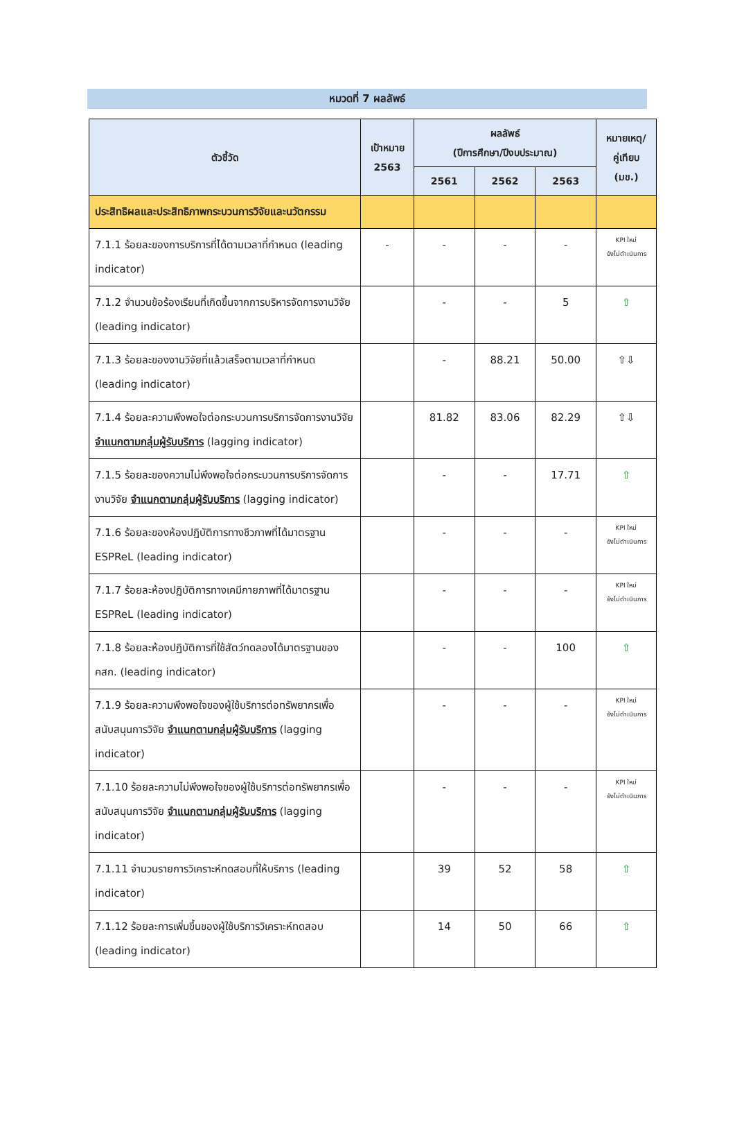หมวดที่ 7 ผลลัพธ์
| ตัวชี้วัด | เป้าหมาย 2563 | ผลลัพธ์ (ปีการศึกษา/ปีงบประมาณ) | | | หมายเหตุ/ คู่เทียบ (มข.) |
| --- | --- | --- | --- | --- | --- |
| | | 2561 | 2562 | 2563 | |
| ประสิทธิผลและประสิทธิภาพกระบวนการวิจัยและนวัตกรรม | | | | | |
| 7.1.1 ร้อยละของการบริการที่ได้ตามเวลาที่กำหนด (leading indicator) | - | - | - | - | KPI ใหม่ ยังไม่ดำเนินการ |
| 7.1.2 จำนวนข้อร้องเรียนที่เกิดขึ้นจากการบริหารจัดการงานวิจัย (leading indicator) | | - | - | 5 | ⇧ |
| 7.1.3 ร้อยละของงานวิจัยที่แล้วเสร็จตามเวลาที่กำหนด (leading indicator) | | - | 88.21 | 50.00 | ⇧⇩ |
| 7.1.4 ร้อยละความพึงพอใจต่อกระบวนการบริการจัดการงานวิจัย จำแนกตามกลุ่มผู้รับบริการ (lagging indicator) | | 81.82 | 83.06 | 82.29 | ⇧⇩ |
| 7.1.5 ร้อยละของความไม่พึงพอใจต่อกระบวนการบริการจัดการงานวิจัย จำแนกตามกลุ่มผู้รับบริการ (lagging indicator) | | - | - | 17.71 | ⇧ |
| 7.1.6 ร้อยละของห้องปฏิบัติการทางชีวภาพที่ได้มาตรฐาน ESPReL (leading indicator) | | - | - | - | KPI ใหม่ ยังไม่ดำเนินการ |
| 7.1.7 ร้อยละห้องปฏิบัติการทางเคมีกายภาพที่ได้มาตรฐาน ESPReL (leading indicator) | | - | - | - | KPI ใหม่ ยังไม่ดำเนินการ |
| 7.1.8 ร้อยละห้องปฏิบัติการที่ใช้สัตว์ทดลองได้มาตรฐานของ คสก. (leading indicator) | | - | - | 100 | ⇧ |
| 7.1.9 ร้อยละความพึงพอใจของผู้ใช้บริการต่อทรัพยากรเพื่อสนับสนุนการวิจัย จำแนกตามกลุ่มผู้รับบริการ (lagging indicator) | | - | - | - | KPI ใหม่ ยังไม่ดำเนินการ |
| 7.1.10 ร้อยละความไม่พึงพอใจของผู้ใช้บริการต่อทรัพยากรเพื่อสนับสนุนการวิจัย จำแนกตามกลุ่มผู้รับบริการ (lagging indicator) | | - | - | - | KPI ใหม่ ยังไม่ดำเนินการ |
| 7.1.11 จำนวนรายการวิเคราะห์ทดสอบที่ให้บริการ (leading indicator) | | 39 | 52 | 58 | ⇧ |
| 7.1.12 ร้อยละการเพิ่มขึ้นของผู้ใช้บริการวิเคราะห์ทดสอบ (leading indicator) | | 14 | 50 | 66 | ⇧ |